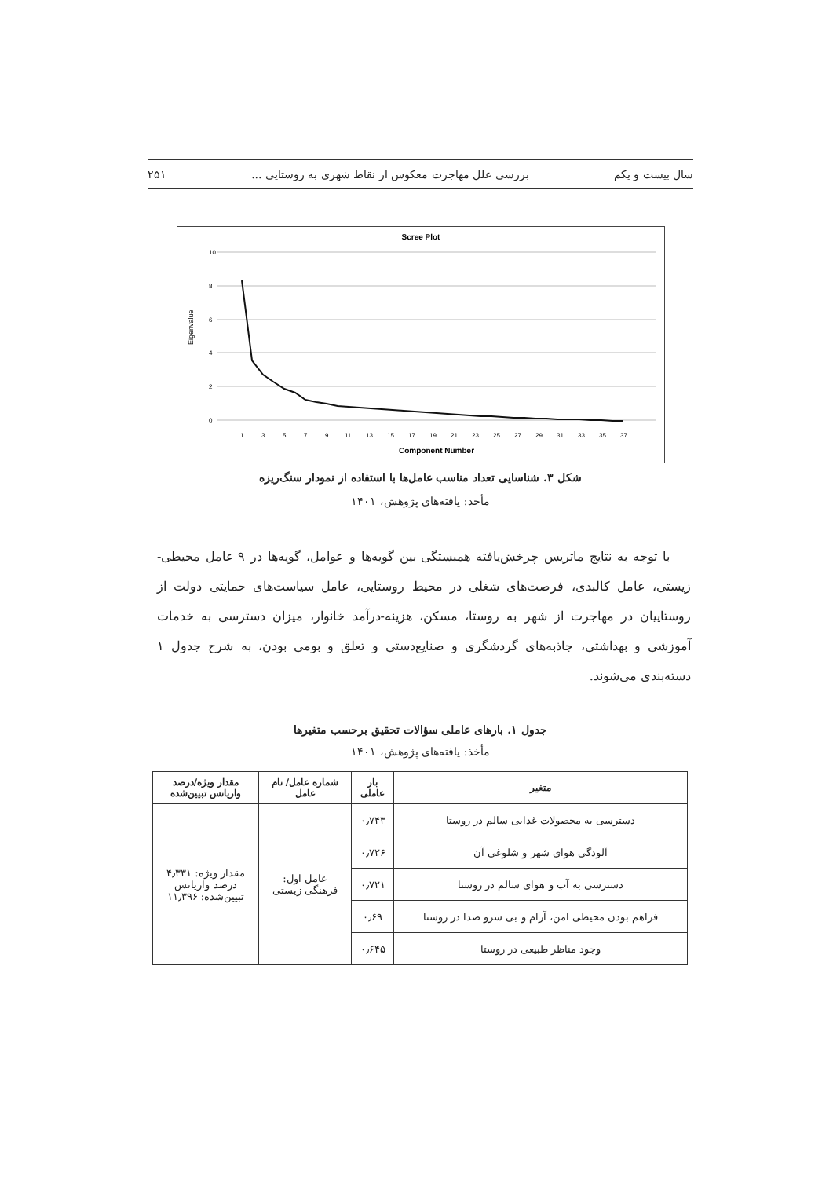سال بیست و یکم بررسی علل مهاجرت معکوس از نقاط شهری به روستایی ... ۲۵۱
Scree Plot
10
8
6
4
2
0
Eigenvalue
1
3
5
7
9
11
13
15
17
19
21
23
25
27
29
31
33
35
37
Component Number
شکل ۳. شناسایی تعداد مناسب عامل‌ها با استفاده از نمودار سنگ‌ریزه
مأخذ: یافته‌های پژوهش، ۱۴۰۱
با توجه به نتایج ماتریس چرخش‌یافته همبستگی بین گویه‌ها و عوامل، گویه‌ها در ۹ عامل محیطی-زیستی، عامل کالبدی، فرصت‌های شغلی در محیط روستایی، عامل سیاست‌های حمایتی دولت از روستاییان در مهاجرت از شهر به روستا، مسکن، هزینه-درآمد خانوار، میزان دسترسی به خدمات آموزشی و بهداشتی، جاذبه‌های گردشگری و صنایع‌دستی و تعلق و بومی بودن، به شرح جدول ۱ دسته‌بندی می‌شوند.
جدول ۱. بارهای عاملی سؤالات تحقیق برحسب متغیرها
مأخذ: یافته‌های پژوهش، ۱۴۰۱
| متغیر | بار عاملی | شماره عامل/ نام عامل | مقدار ویژه/درصد واریانس تبیین‌شده |
| --- | --- | --- | --- |
| دسترسی به محصولات غذایی سالم در روستا | ۰٫۷۴۳ | عامل اول: فرهنگی-زیستی | مقدار ویژه: ۴٫۳۳۱ درصد واریانس تبیین‌شده: ۱۱٫۳۹۶ |
| آلودگی هوای شهر و شلوغی آن | ۰٫۷۲۶ | | |
| دسترسی به آب و هوای سالم در روستا | ۰٫۷۲۱ | | |
| فراهم بودن محیطی امن، آرام و بی سرو صدا در روستا | ۰٫۶۹ | | |
| وجود مناظر طبیعی در روستا | ۰٫۶۴۵ | | |